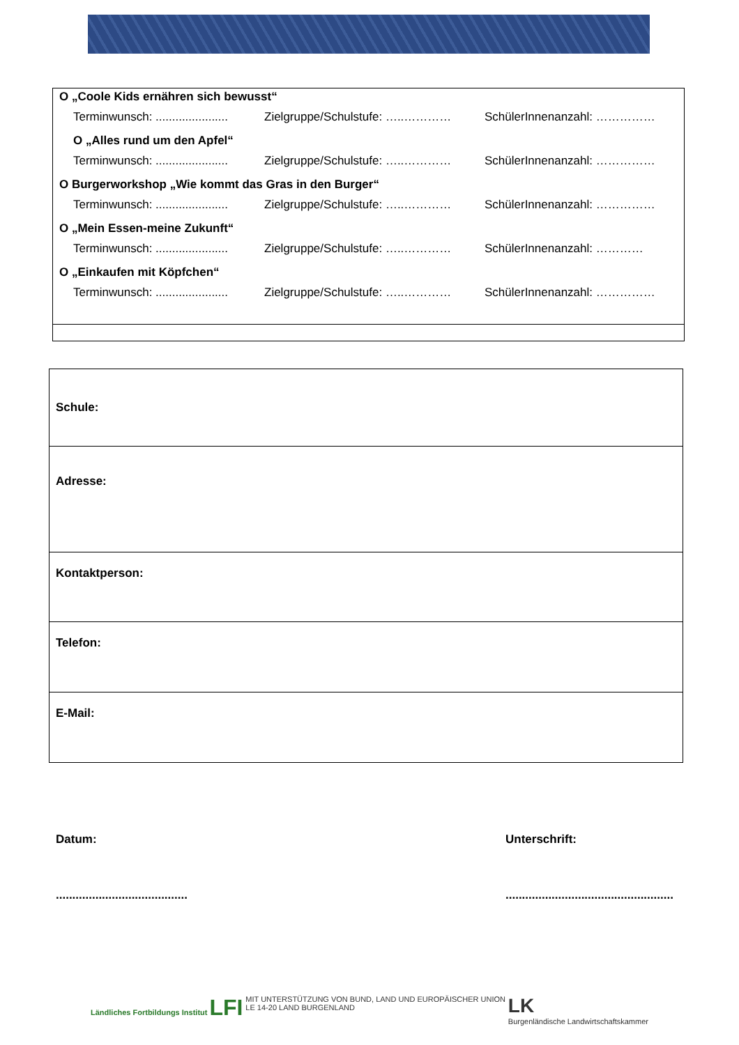O „Coole Kids ernähren sich bewusst“
Terminwunsch: ...................... Zielgruppe/Schulstufe: …..………… SchülerInnenanzahl: ……………
O „Alles rund um den Apfel“
Terminwunsch: ...................... Zielgruppe/Schulstufe: …..………… SchülerInnenanzahl: ……………
O Burgerworkshop „Wie kommt das Gras in den Burger“
Terminwunsch: ...................... Zielgruppe/Schulstufe: …..………… SchülerInnenanzahl: ……………
O „Mein Essen-meine Zukunft“
Terminwunsch: ...................... Zielgruppe/Schulstufe: …..………… SchülerInnenanzahl: …………
O „Einkaufen mit Köpfchen“
Terminwunsch: ...................... Zielgruppe/Schulstufe: …..………… SchülerInnenanzahl: ……………
| Schule: |
| Adresse: |
| Kontaktperson: |
| Telefon: |
| E-Mail: |
Datum:
........................................
Unterschrift:
...................................................
Ländliches Fortbildungs Institut LFI
MIT UNTERSTÜTZUNG VON BUND, LAND UND EUROPÄISCHER UNION
LE 14-20 LAND BURGENLAND
LK
Burgenländische Landwirtschaftskammer